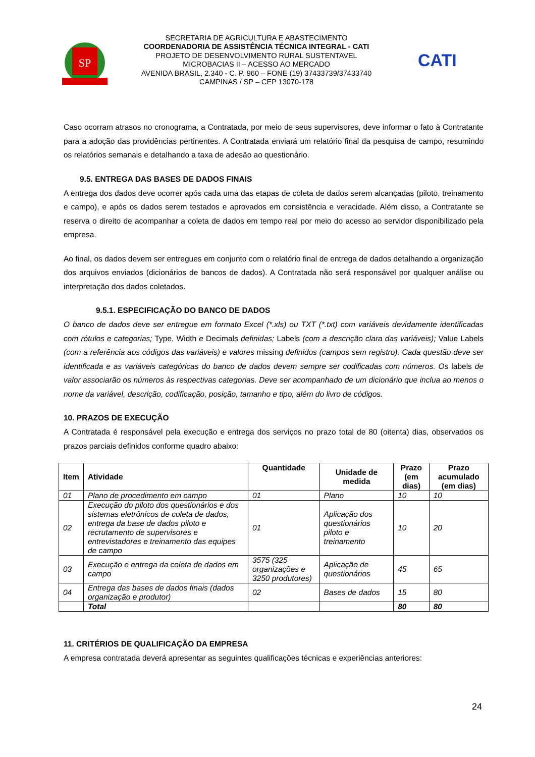SP
SECRETARIA DE AGRICULTURA E ABASTECIMENTO
COORDENADORIA DE ASSISTÊNCIA TÉCNICA INTEGRAL - CATI
PROJETO DE DESENVOLVIMENTO RURAL SUSTENTAVEL
MICROBACIAS II – ACESSO AO MERCADO
AVENIDA BRASIL, 2.340 - C. P. 960 – FONE (19) 37433739/37433740
CAMPINAS / SP – CEP 13070-178
CATI
Caso ocorram atrasos no cronograma, a Contratada, por meio de seus supervisores, deve informar o fato à Contratante para a adoção das providências pertinentes. A Contratada enviará um relatório final da pesquisa de campo, resumindo os relatórios semanais e detalhando a taxa de adesão ao questionário.
9.5. ENTREGA DAS BASES DE DADOS FINAIS
A entrega dos dados deve ocorrer após cada uma das etapas de coleta de dados serem alcançadas (piloto, treinamento e campo), e após os dados serem testados e aprovados em consistência e veracidade. Além disso, a Contratante se reserva o direito de acompanhar a coleta de dados em tempo real por meio do acesso ao servidor disponibilizado pela empresa.
Ao final, os dados devem ser entregues em conjunto com o relatório final de entrega de dados detalhando a organização dos arquivos enviados (dicionários de bancos de dados). A Contratada não será responsável por qualquer análise ou interpretação dos dados coletados.
9.5.1. ESPECIFICAÇÃO DO BANCO DE DADOS
O banco de dados deve ser entregue em formato Excel (*.xls) ou TXT (*.txt) com variáveis devidamente identificadas com rótulos e categorias; Type, Width e Decimals definidas; Labels (com a descrição clara das variáveis); Value Labels (com a referência aos códigos das variáveis) e valores missing definidos (campos sem registro). Cada questão deve ser identificada e as variáveis categóricas do banco de dados devem sempre ser codificadas com números. Os labels de valor associarão os números às respectivas categorias. Deve ser acompanhado de um dicionário que inclua ao menos o nome da variável, descrição, codificação, posição, tamanho e tipo, além do livro de códigos.
10. PRAZOS DE EXECUÇÃO
A Contratada é responsável pela execução e entrega dos serviços no prazo total de 80 (oitenta) dias, observados os prazos parciais definidos conforme quadro abaixo:
| Item | Atividade | Quantidade | Unidade de medida | Prazo (em dias) | Prazo acumulado (em dias) |
| --- | --- | --- | --- | --- | --- |
| 01 | Plano de procedimento em campo | 01 | Plano | 10 | 10 |
| 02 | Execução do piloto dos questionários e dos sistemas eletrônicos de coleta de dados, entrega da base de dados piloto e recrutamento de supervisores e entrevistadores e treinamento das equipes de campo | 01 | Aplicação dos questionários piloto e treinamento | 10 | 20 |
| 03 | Execução e entrega da coleta de dados em campo | 3575 (325 organizações e 3250 produtores) | Aplicação de questionários | 45 | 65 |
| 04 | Entrega das bases de dados finais (dados organização e produtor) | 02 | Bases de dados | 15 | 80 |
| | Total | | | 80 | 80 |
11. CRITÉRIOS DE QUALIFICAÇÃO DA EMPRESA
A empresa contratada deverá apresentar as seguintes qualificações técnicas e experiências anteriores:
24